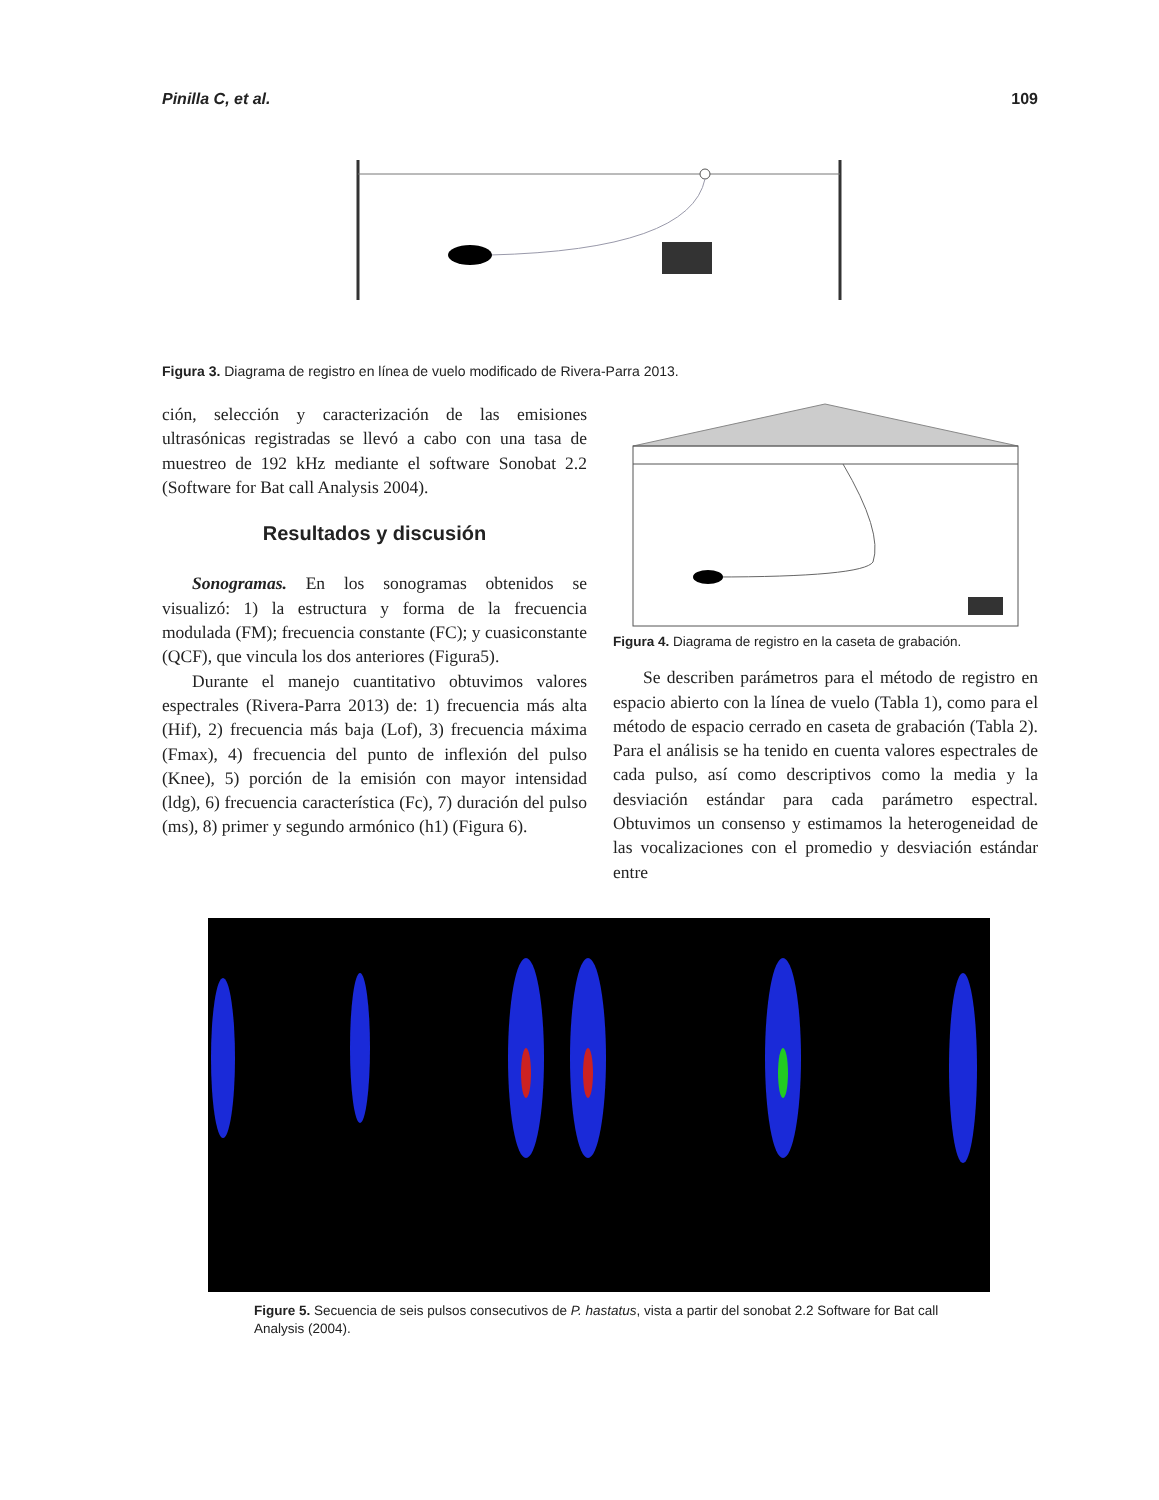Pinilla C, et al. 109
Figura 3. Diagrama de registro en línea de vuelo modificado de Rivera-Parra 2013.
ción, selección y caracterización de las emisiones ultrasónicas registradas se llevó a cabo con una tasa de muestreo de 192 kHz mediante el software Sonobat 2.2 (Software for Bat call Analysis 2004).
Resultados y discusión
Sonogramas. En los sonogramas obtenidos se visualizó: 1) la estructura y forma de la frecuencia modulada (FM); frecuencia constante (FC); y cuasiconstante (QCF), que vincula los dos anteriores (Figura5).
Durante el manejo cuantitativo obtuvimos valores espectrales (Rivera-Parra 2013) de: 1) frecuencia más alta (Hif), 2) frecuencia más baja (Lof), 3) frecuencia máxima (Fmax), 4) frecuencia del punto de inflexión del pulso (Knee), 5) porción de la emisión con mayor intensidad (ldg), 6) frecuencia característica (Fc), 7) duración del pulso (ms), 8) primer y segundo armónico (h1) (Figura 6).
Figura 4. Diagrama de registro en la caseta de grabación.
Se describen parámetros para el método de registro en espacio abierto con la línea de vuelo (Tabla 1), como para el método de espacio cerrado en caseta de grabación (Tabla 2). Para el análisis se ha tenido en cuenta valores espectrales de cada pulso, así como descriptivos como la media y la desviación estándar para cada parámetro espectral. Obtuvimos un consenso y estimamos la heterogeneidad de las vocalizaciones con el promedio y desviación estándar entre
Figure 5. Secuencia de seis pulsos consecutivos de P. hastatus, vista a partir del sonobat 2.2 Software for Bat call Analysis (2004).